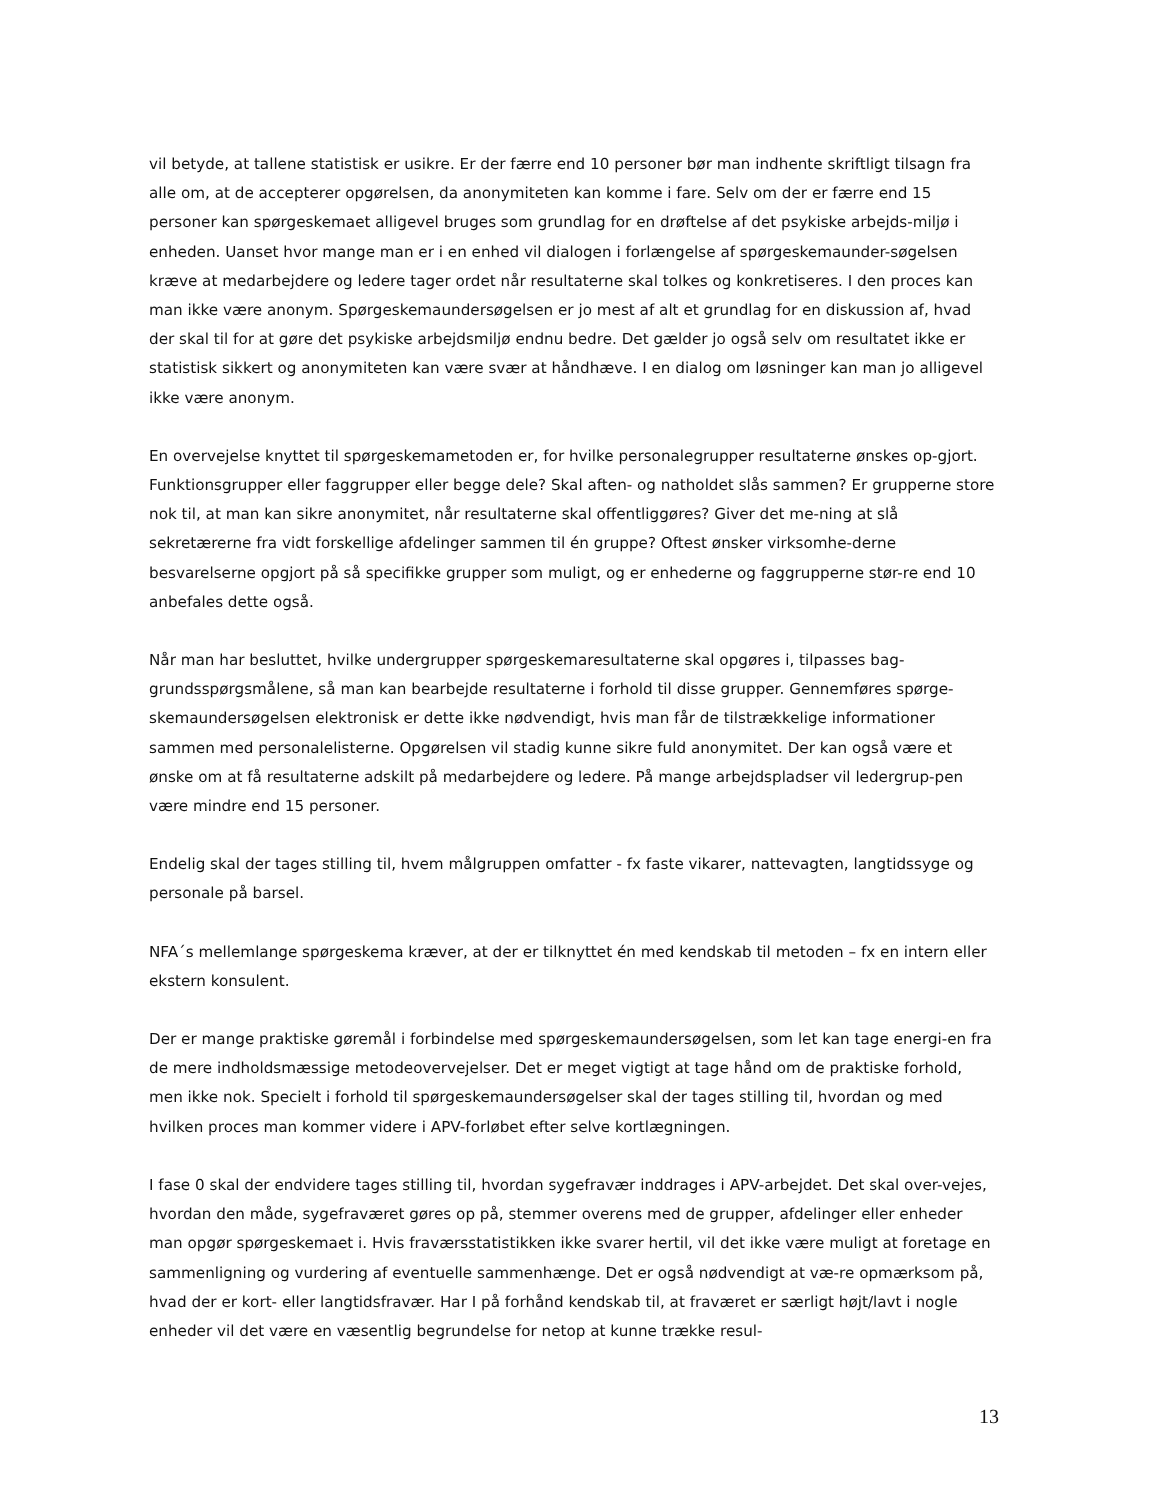vil betyde, at tallene statistisk er usikre. Er der færre end 10 personer bør man indhente skriftligt tilsagn fra alle om, at de accepterer opgørelsen, da anonymiteten kan komme i fare. Selv om der er færre end 15 personer kan spørgeskemaet alligevel bruges som grundlag for en drøftelse af det psykiske arbejds-miljø i enheden. Uanset hvor mange man er i en enhed vil dialogen i forlængelse af spørgeskemaunder-søgelsen kræve at medarbejdere og ledere tager ordet når resultaterne skal tolkes og konkretiseres. I den proces kan man ikke være anonym. Spørgeskemaundersøgelsen er jo mest af alt et grundlag for en diskussion af, hvad der skal til for at gøre det psykiske arbejdsmiljø endnu bedre. Det gælder jo også selv om resultatet ikke er statistisk sikkert og anonymiteten kan være svær at håndhæve. I en dialog om løsninger kan man jo alligevel ikke være anonym.
En overvejelse knyttet til spørgeskemametoden er, for hvilke personalegrupper resultaterne ønskes op-gjort. Funktionsgrupper eller faggrupper eller begge dele? Skal aften- og natholdet slås sammen? Er grupperne store nok til, at man kan sikre anonymitet, når resultaterne skal offentliggøres? Giver det me-ning at slå sekretærerne fra vidt forskellige afdelinger sammen til én gruppe? Oftest ønsker virksomhe-derne besvarelserne opgjort på så specifikke grupper som muligt, og er enhederne og faggrupperne stør-re end 10 anbefales dette også.
Når man har besluttet, hvilke undergrupper spørgeskemaresultaterne skal opgøres i, tilpasses bag-grundsspørgsmålene, så man kan bearbejde resultaterne i forhold til disse grupper. Gennemføres spørge-skemaundersøgelsen elektronisk er dette ikke nødvendigt, hvis man får de tilstrækkelige informationer sammen med personalelisterne. Opgørelsen vil stadig kunne sikre fuld anonymitet. Der kan også være et ønske om at få resultaterne adskilt på medarbejdere og ledere. På mange arbejdspladser vil ledergrup-pen være mindre end 15 personer.
Endelig skal der tages stilling til, hvem målgruppen omfatter - fx faste vikarer, nattevagten, langtidssyge og personale på barsel.
NFA´s mellemlange spørgeskema kræver, at der er tilknyttet én med kendskab til metoden – fx en intern eller ekstern konsulent.
Der er mange praktiske gøremål i forbindelse med spørgeskemaundersøgelsen, som let kan tage energi-en fra de mere indholdsmæssige metodeovervejelser. Det er meget vigtigt at tage hånd om de praktiske forhold, men ikke nok. Specielt i forhold til spørgeskemaundersøgelser skal der tages stilling til, hvordan og med hvilken proces man kommer videre i APV-forløbet efter selve kortlægningen.
I fase 0 skal der endvidere tages stilling til, hvordan sygefravær inddrages i APV-arbejdet. Det skal over-vejes, hvordan den måde, sygefraværet gøres op på, stemmer overens med de grupper, afdelinger eller enheder man opgør spørgeskemaet i. Hvis fraværsstatistikken ikke svarer hertil, vil det ikke være muligt at foretage en sammenligning og vurdering af eventuelle sammenhænge. Det er også nødvendigt at væ-re opmærksom på, hvad der er kort- eller langtidsfravær. Har I på forhånd kendskab til, at fraværet er særligt højt/lavt i nogle enheder vil det være en væsentlig begrundelse for netop at kunne trække resul-
13